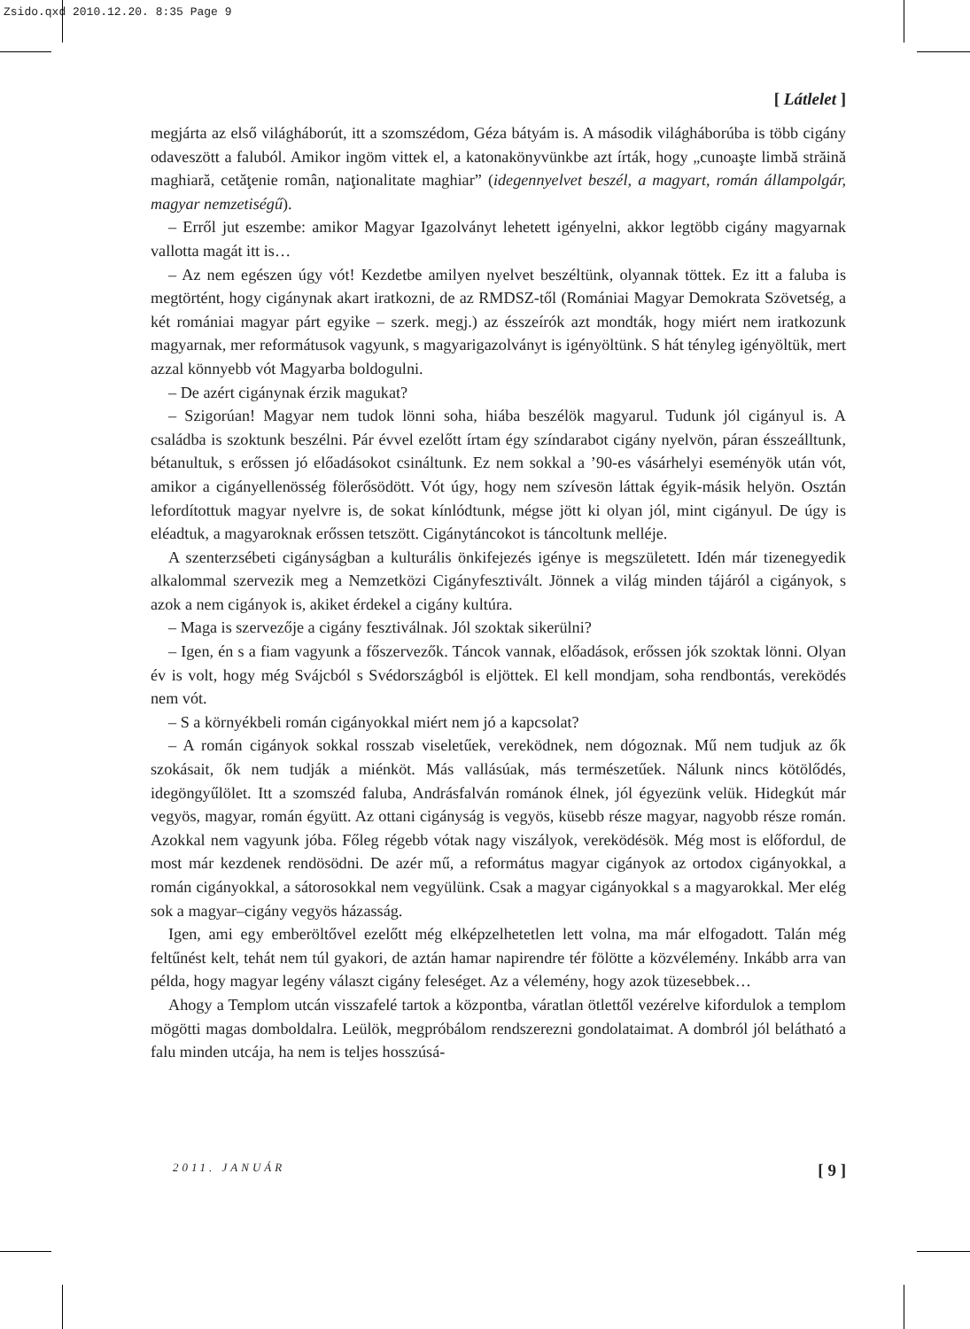Zsido.qxd 2010.12.20. 8:35 Page 9
[ Látlelet ]
megjárta az első világháborút, itt a szomszédom, Géza bátyám is. A második világháborúba is több cigány odaveszött a faluból. Amikor ingöm vittek el, a katonakönyvünkbe azt írták, hogy „cunoaşte limbă străină maghiară, cetăţenie român, naţionalitate maghiar” (idegennyelvet beszél, a magyart, román állampolgár, magyar nemzetiségű).
– Erről jut eszembe: amikor Magyar Igazolványt lehetett igényelni, akkor legtöbb cigány magyarnak vallotta magát itt is…
– Az nem egészen úgy vót! Kezdetbe amilyen nyelvet beszéltünk, olyannak töttek. Ez itt a faluba is megtörtént, hogy cigánynak akart iratkozni, de az RMDSZ-től (Romániai Magyar Demokrata Szövetség, a két romániai magyar párt egyike – szerk. megj.) az ésszeírók azt mondták, hogy miért nem iratkozunk magyarnak, mer reformátusok vagyunk, s magyarigazolványt is igényöltünk. S hát tényleg igényöltük, mert azzal könnyebb vót Magyarba boldogulni.
– De azért cigánynak érzik magukat?
– Szigorúan! Magyar nem tudok lönni soha, hiába beszélök magyarul. Tudunk jól cigányul is. A családba is szoktunk beszélni. Pár évvel ezelőtt írtam égy színdarabot cigány nyelvön, páran ésszeálltunk, bétanultuk, s erőssen jó előadásokot csináltunk. Ez nem sokkal a ’90-es vásárhelyi eseményök után vót, amikor a cigányellenösség fölerősödött. Vót úgy, hogy nem szívesön láttak égyik-másik helyön. Osztán lefordítottuk magyar nyelvre is, de sokat kínlódtunk, mégse jött ki olyan jól, mint cigányul. De úgy is eléadtuk, a magyaroknak erőssen tetszött. Cigánytáncokot is táncoltunk melléje.
A szenterzsébeti cigányságban a kulturális önkifejezés igénye is megszületett. Idén már tizenegyedik alkalommal szervezik meg a Nemzetközi Cigányfesztivált. Jönnek a világ minden tájáról a cigányok, s azok a nem cigányok is, akiket érdekel a cigány kultúra.
– Maga is szervezője a cigány fesztiválnak. Jól szoktak sikerülni?
– Igen, én s a fiam vagyunk a főszervezők. Táncok vannak, előadások, erőssen jók szoktak lönni. Olyan év is volt, hogy még Svájcból s Svédországból is eljöttek. El kell mondjam, soha rendbontás, vereködés nem vót.
– S a környékbeli román cigányokkal miért nem jó a kapcsolat?
– A román cigányok sokkal rosszab viseletűek, vereködnek, nem dógoznak. Mű nem tudjuk az ők szokásait, ők nem tudják a miénköt. Más vallásúak, más természetűek. Nálunk nincs kötölődés, idegöngyűlölet. Itt a szomszéd faluba, Andrásfalván románok élnek, jól égyezünk velük. Hidegkút már vegyös, magyar, román égyütt. Az ottani cigányság is vegyös, küsebb része magyar, nagyobb része román. Azokkal nem vagyunk jóba. Főleg régebb vótak nagy viszályok, vereködésök. Még most is előfordul, de most már kezdenek rendösödni. De azér mű, a református magyar cigányok az ortodox cigányokkal, a román cigányokkal, a sátorosokkal nem vegyülünk. Csak a magyar cigányokkal s a magyarokkal. Mer elég sok a magyar–cigány vegyös házasság.
Igen, ami egy emberöltővel ezelőtt még elképzelhetetlen lett volna, ma már elfogadott. Talán még feltűnést kelt, tehát nem túl gyakori, de aztán hamar napirendre tér fölötte a közvélemény. Inkább arra van példa, hogy magyar legény választ cigány feleséget. Az a vélemény, hogy azok tüzesebbek…
Ahogy a Templom utcán visszafelé tartok a központba, váratlan ötlettől vezérelve kifordulok a templom mögötti magas domboldalra. Leülök, megpróbálom rendszerezni gondolataimat. A dombról jól belátható a falu minden utcája, ha nem is teljes hosszúsá-
2011. JANUÁR [ 9 ]